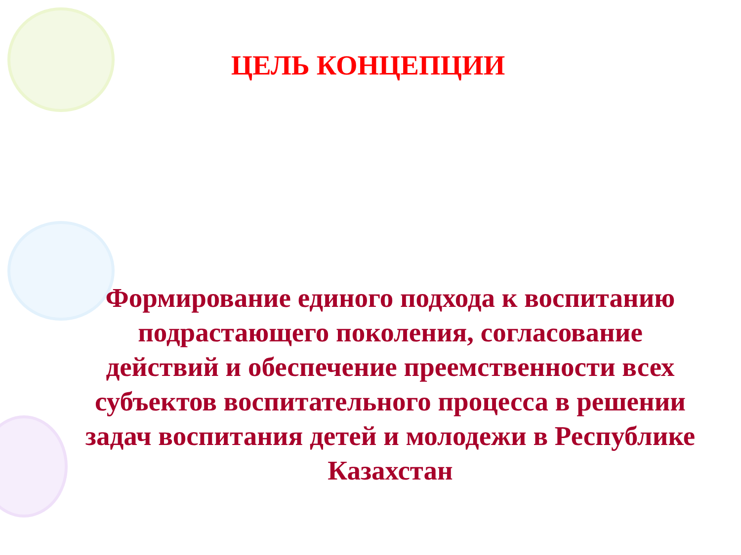ЦЕЛЬ КОНЦЕПЦИИ
Формирование единого подхода к воспитанию подрастающего поколения, согласование действий и обеспечение преемственности всех субъектов воспитательного процесса в решении задач воспитания детей и молодежи в Республике Казахстан